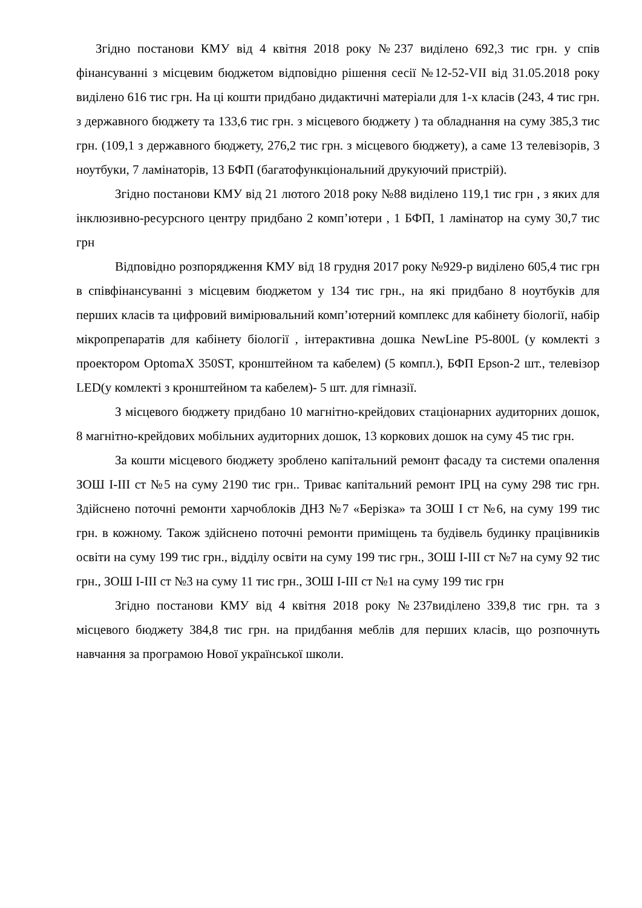Згідно постанови КМУ від 4 квітня 2018 року №237 виділено 692,3 тис грн. у спів фінансуванні з місцевим бюджетом відповідно рішення сесії №12-52-VII від 31.05.2018 року виділено 616 тис грн. На ці кошти придбано дидактичні матеріали для 1-х класів (243, 4 тис грн. з державного бюджету та 133,6 тис грн. з місцевого бюджету ) та обладнання на суму 385,3 тис грн. (109,1 з державного бюджету, 276,2 тис грн. з місцевого бюджету), а саме 13 телевізорів, 3 ноутбуки, 7 ламінаторів, 13 БФП (багатофункціональний друкуючий пристрій).
Згідно постанови КМУ від 21 лютого 2018 року №88 виділено 119,1 тис грн , з яких для інклюзивно-ресурсного центру придбано 2 комп’ютери , 1 БФП, 1 ламінатор на суму 30,7 тис грн
Відповідно розпорядження КМУ від 18 грудня 2017 року №929-р виділено 605,4 тис грн в співфінансуванні з місцевим бюджетом у 134 тис грн., на які придбано 8 ноутбуків для перших класів та цифровий вимірювальний комп’ютерний комплекс для кабінету біології, набір мікропрепаратів для кабінету біології , інтерактивна дошка NewLine P5-800L (у комлекті з проектором OptomaX 350ST, кронштейном та кабелем) (5 компл.), БФП Epson-2 шт., телевізор LED(у комлекті з кронштейном та кабелем)- 5 шт. для гімназії.
З місцевого бюджету придбано 10 магнітно-крейдових стаціонарних аудиторних дошок, 8 магнітно-крейдових мобільних аудиторних дошок, 13 коркових дошок на суму 45 тис грн.
За кошти місцевого бюджету зроблено капітальний ремонт фасаду та системи опалення ЗОШ I-III ст №5 на суму 2190 тис грн.. Триває капітальний ремонт ІРЦ на суму 298 тис грн. Здійснено поточні ремонти харчоблоків ДНЗ №7 «Берізка» та ЗОШ І ст №6, на суму 199 тис грн. в кожному. Також здійснено поточні ремонти приміщень та будівель будинку працівників освіти на суму 199 тис грн., відділу освіти на суму 199 тис грн., ЗОШ І-ІІІ ст №7 на суму 92 тис грн., ЗОШ І-ІІІ ст №3 на суму 11 тис грн., ЗОШ І-ІІІ ст №1 на суму 199 тис грн
Згідно постанови КМУ від 4 квітня 2018 року №237виділено 339,8 тис грн. та з місцевого бюджету 384,8 тис грн. на придбання меблів для перших класів, що розпочнуть навчання за програмою Нової української школи.